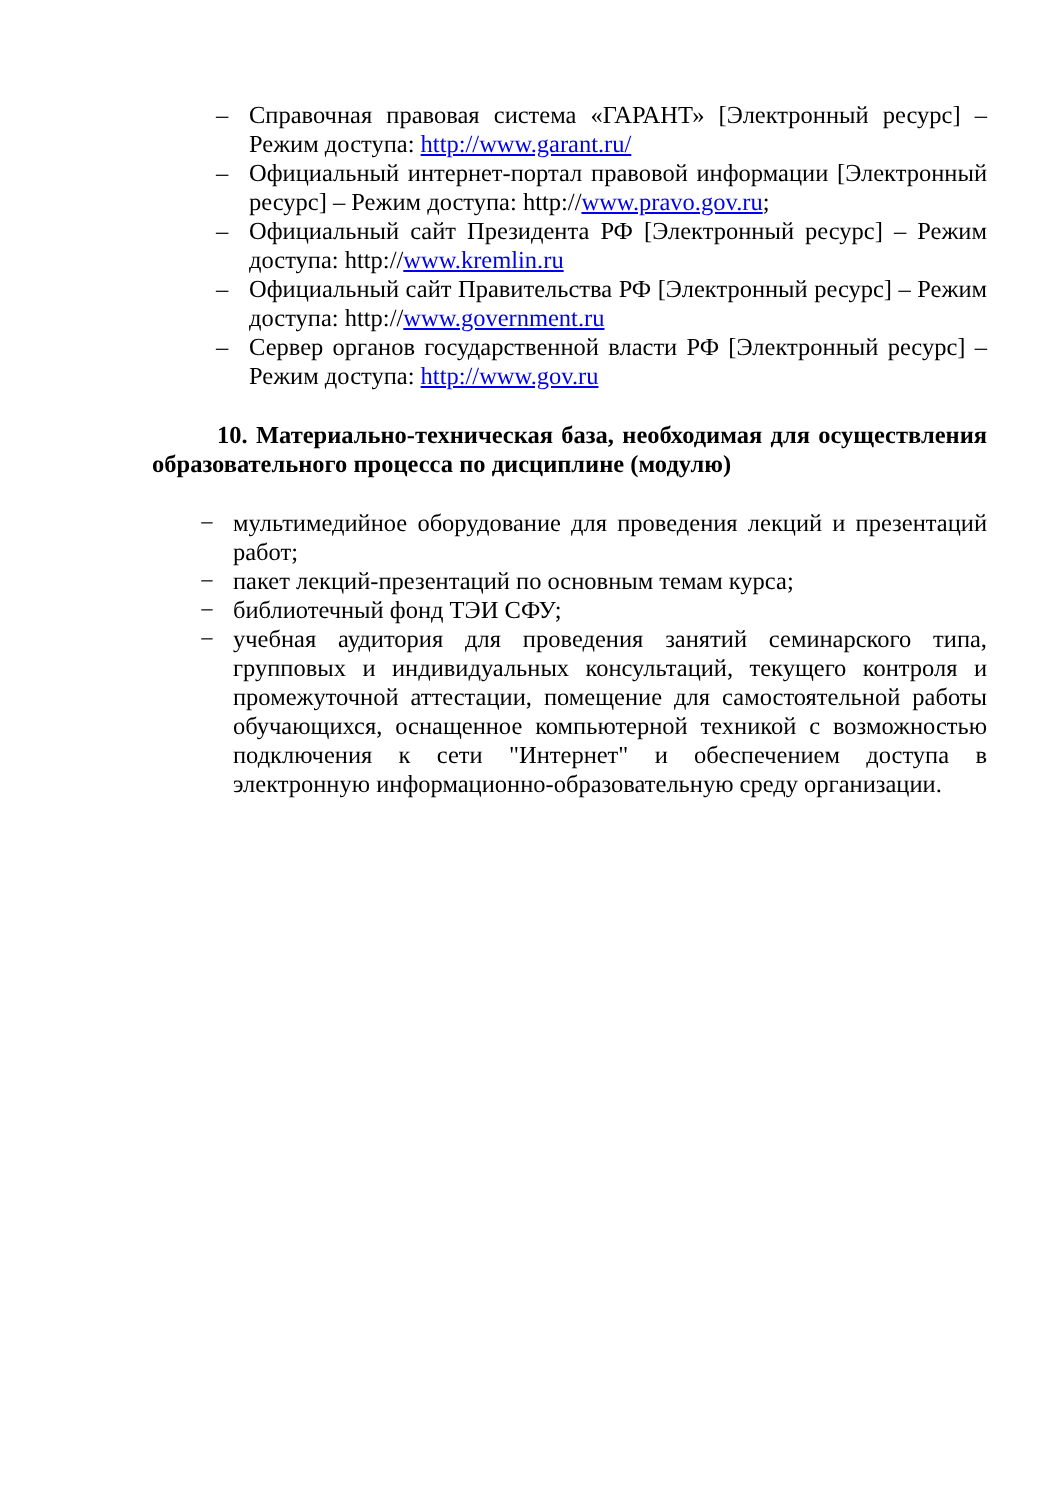– Справочная правовая система «ГАРАНТ» [Электронный ресурс] – Режим доступа: http://www.garant.ru/
– Официальный интернет-портал правовой информации [Электронный ресурс] – Режим доступа: http://www.pravo.gov.ru;
– Официальный сайт Президента РФ [Электронный ресурс] – Режим доступа: http://www.kremlin.ru
– Официальный сайт Правительства РФ [Электронный ресурс] – Режим доступа: http://www.government.ru
– Сервер органов государственной власти РФ [Электронный ресурс] – Режим доступа: http://www.gov.ru
10. Материально-техническая база, необходимая для осуществления образовательного процесса по дисциплине (модулю)
− мультимедийное оборудование для проведения лекций и презентаций работ;
− пакет лекций-презентаций по основным темам курса;
− библиотечный фонд ТЭИ СФУ;
− учебная аудитория для проведения занятий семинарского типа, групповых и индивидуальных консультаций, текущего контроля и промежуточной аттестации, помещение для самостоятельной работы обучающихся, оснащенное компьютерной техникой с возможностью подключения к сети "Интернет" и обеспечением доступа в электронную информационно-образовательную среду организации.